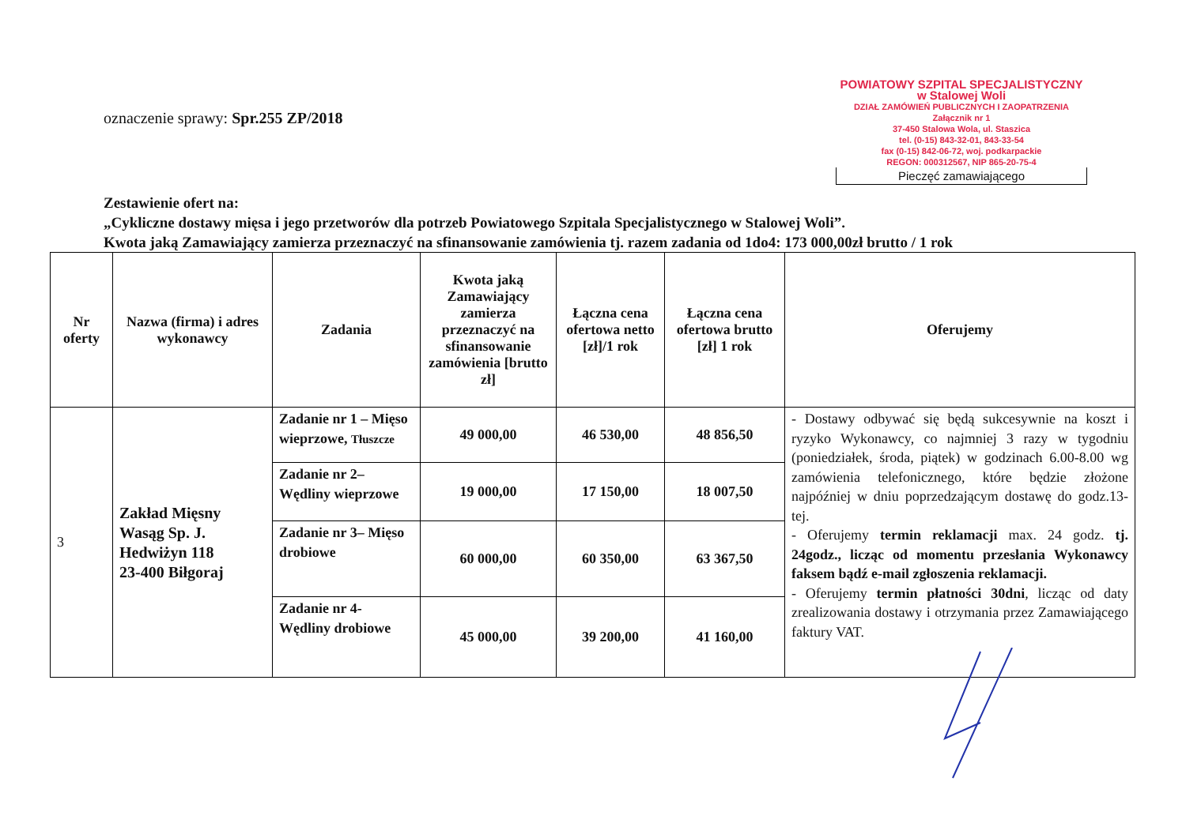oznaczenie sprawy: Spr.255 ZP/2018
POWIATOWY SZPITAL SPECJALISTYCZNY
w Stalowej Woli
DZIAŁ ZAMÓWIEŃ PUBLICZNYCH I ZAOPATRZENIA Załącznik nr 1
37-450 Stalowa Wola, ul. Staszica
tel. (0-15) 843-32-01, 843-33-54
fax (0-15) 842-06-72, woj. podkarpackie
REGON: 000312567, NIP 865-20-75-4
Pieczęć zamawiającego
Zestawienie ofert na:
„Cykliczne dostawy mięsa i jego przetworów dla potrzeb Powiatowego Szpitala Specjalistycznego w Stalowej Woli”.
Kwota jaką Zamawiający zamierza przeznaczyć na sfinansowanie zamówienia tj. razem zadania od 1do4: 173 000,00zł brutto / 1 rok
| Nr oferty | Nazwa (firma) i adres wykonawcy | Zadania | Kwota jaką Zamawiający zamierza przeznaczyć na sfinansowanie zamówienia [brutto zł] | Łączna cena ofertowa netto [zł]/1 rok | Łączna cena ofertowa brutto [zł] 1 rok | Oferujemy |
| --- | --- | --- | --- | --- | --- | --- |
| 3 | Zakład Mięsny Wasąg Sp. J. Hedwiżyn 118 23-400 Biłgoraj | Zadanie nr 1 – Mięso wieprzowe, Tłuszcze | 49 000,00 | 46 530,00 | 48 856,50 | - Dostawy odbywać się będą sukcesywnie na koszt i ryzyko Wykonawcy, co najmniej 3 razy w tygodniu (poniedziałek, środa, piątek) w godzinach 6.00-8.00 wg zamówienia telefonicznego, które będzie złożone najpóźniej w dniu poprzedzającym dostawę do godz.13-tej. - Oferujemy termin reklamacji max. 24 godz. tj. 24godz., licząc od momentu przesłania Wykonawcy faksem bądź e-mail zgłoszenia reklamacji. - Oferujemy termin płatności 30dni , licząc od daty zrealizowania dostawy i otrzymania przez Zamawiającego faktury VAT. |
| | | Zadanie nr 2– Wędliny wieprzowe | 19 000,00 | 17 150,00 | 18 007,50 | |
| | | Zadanie nr 3– Mięso drobiowe | 60 000,00 | 60 350,00 | 63 367,50 | |
| | | Zadanie nr 4- Wędliny drobiowe | 45 000,00 | 39 200,00 | 41 160,00 | |